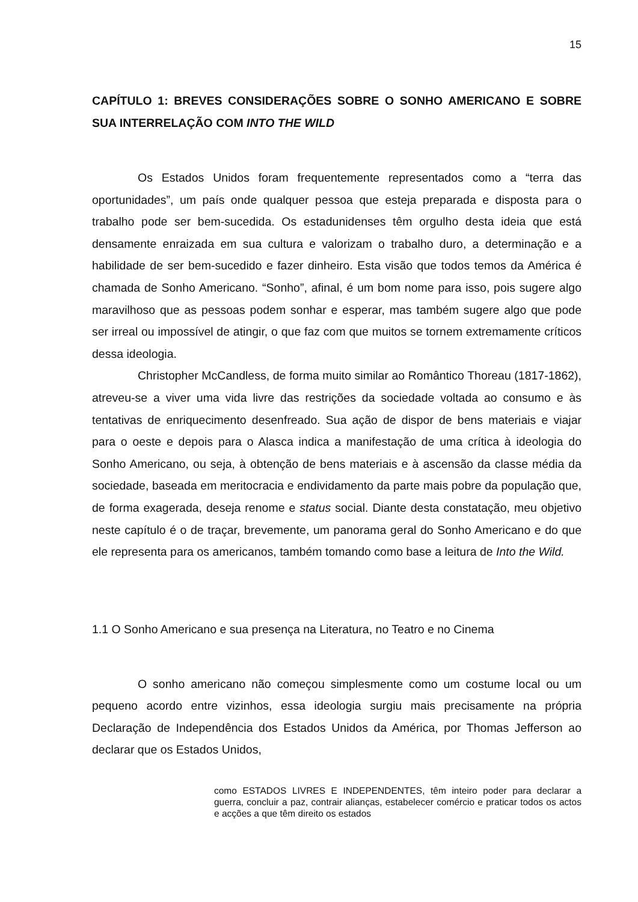15
CAPÍTULO 1: BREVES CONSIDERAÇÕES SOBRE O SONHO AMERICANO E SOBRE SUA INTERRELAÇÃO COM INTO THE WILD
Os Estados Unidos foram frequentemente representados como a “terra das oportunidades”, um país onde qualquer pessoa que esteja preparada e disposta para o trabalho pode ser bem-sucedida. Os estadunidenses têm orgulho desta ideia que está densamente enraizada em sua cultura e valorizam o trabalho duro, a determinação e a habilidade de ser bem-sucedido e fazer dinheiro. Esta visão que todos temos da América é chamada de Sonho Americano. “Sonho”, afinal, é um bom nome para isso, pois sugere algo maravilhoso que as pessoas podem sonhar e esperar, mas também sugere algo que pode ser irreal ou impossível de atingir, o que faz com que muitos se tornem extremamente críticos dessa ideologia.
Christopher McCandless, de forma muito similar ao Romântico Thoreau (1817-1862), atreveu-se a viver uma vida livre das restrições da sociedade voltada ao consumo e às tentativas de enriquecimento desenfreado. Sua ação de dispor de bens materiais e viajar para o oeste e depois para o Alasca indica a manifestação de uma crítica à ideologia do Sonho Americano, ou seja, à obtenção de bens materiais e à ascensão da classe média da sociedade, baseada em meritocracia e endividamento da parte mais pobre da população que, de forma exagerada, deseja renome e status social. Diante desta constatação, meu objetivo neste capítulo é o de traçar, brevemente, um panorama geral do Sonho Americano e do que ele representa para os americanos, também tomando como base a leitura de Into the Wild.
1.1 O Sonho Americano e sua presença na Literatura, no Teatro e no Cinema
O sonho americano não começou simplesmente como um costume local ou um pequeno acordo entre vizinhos, essa ideologia surgiu mais precisamente na própria Declaração de Independência dos Estados Unidos da América, por Thomas Jefferson ao declarar que os Estados Unidos,
como ESTADOS LIVRES E INDEPENDENTES, têm inteiro poder para declarar a guerra, concluir a paz, contrair alianças, estabelecer comércio e praticar todos os actos e acções a que têm direito os estados